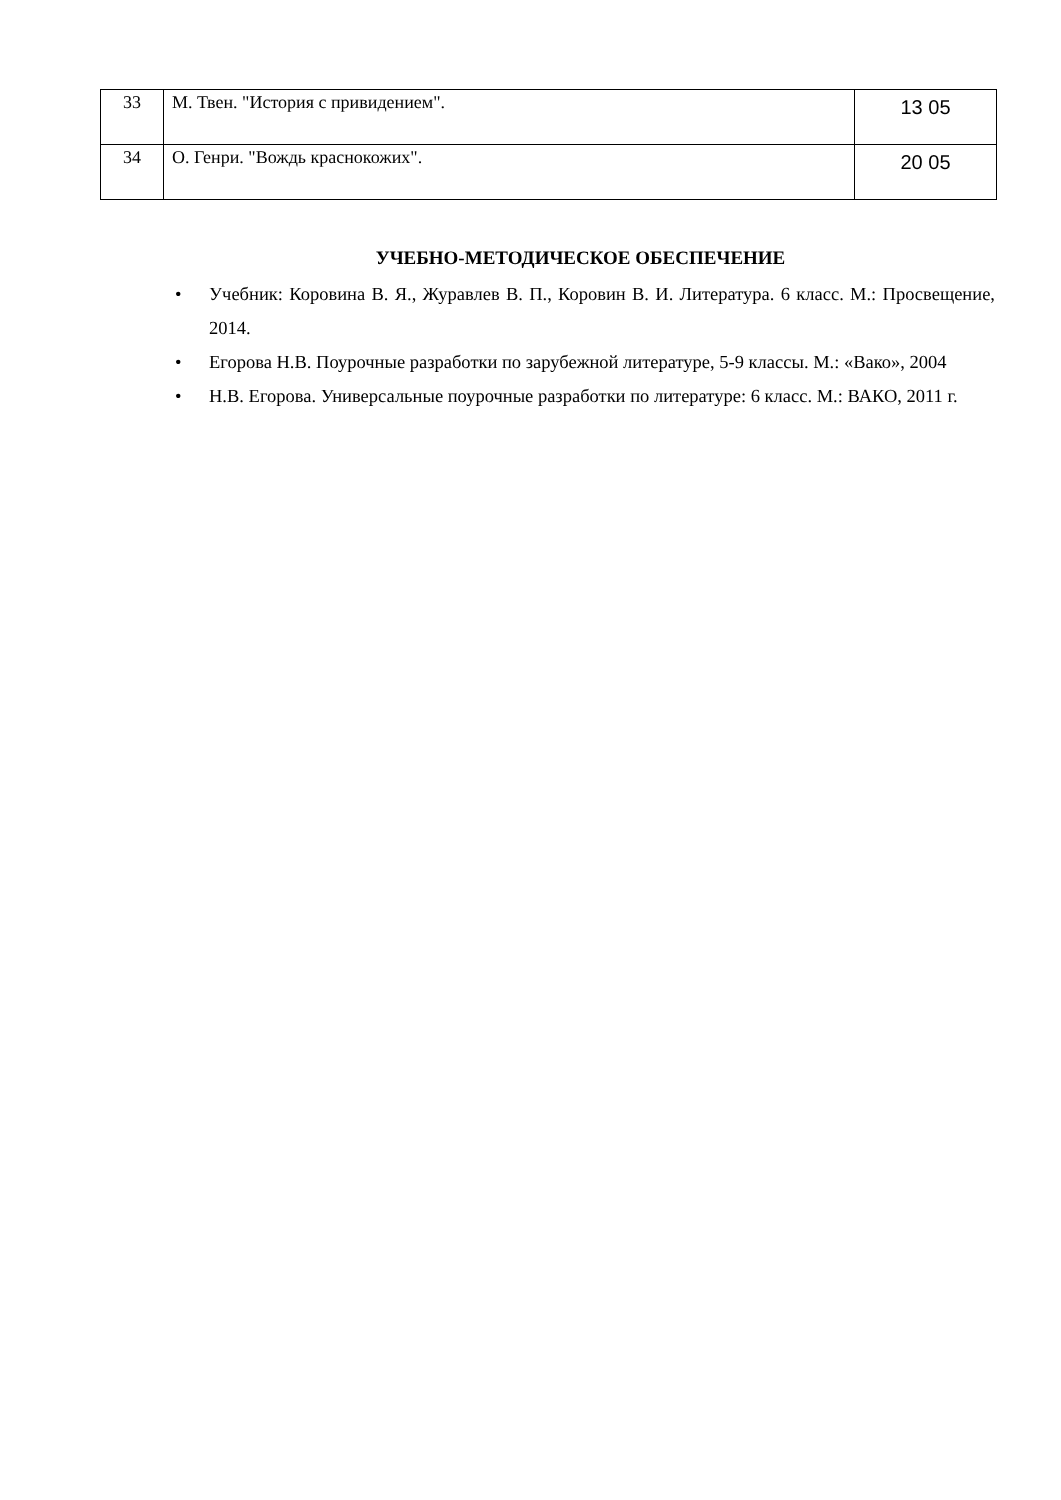| 33 | М. Твен. "История с привидением". | 13 05 |
| 34 | О. Генри. "Вождь краснокожих". | 20 05 |
УЧЕБНО-МЕТОДИЧЕСКОЕ ОБЕСПЕЧЕНИЕ
• Учебник: Коровина В. Я., Журавлев В. П., Коровин В. И. Литература. 6 класс. М.: Просвещение, 2014.
• Егорова Н.В. Поурочные разработки по зарубежной литературе, 5-9 классы. М.: «Вако», 2004
• Н.В. Егорова. Универсальные поурочные разработки по литературе: 6 класс. М.: ВАКО, 2011 г.